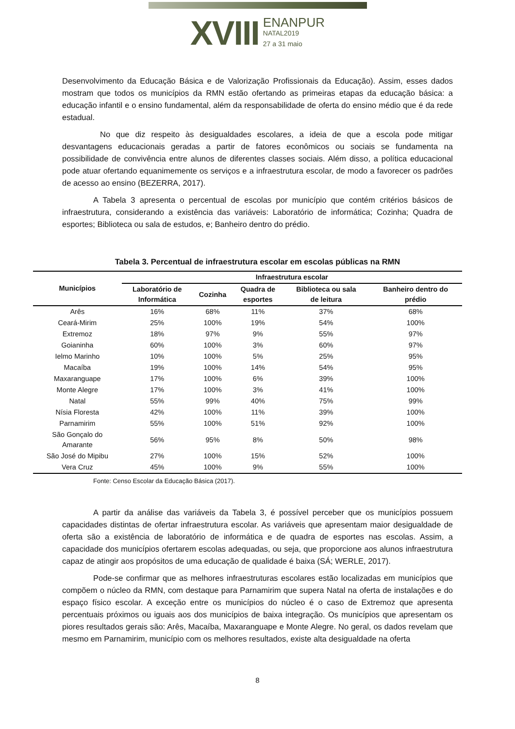XVIII
ENANPUR
NATAL2019
27 a 31 maio
Desenvolvimento da Educação Básica e de Valorização Profissionais da Educação). Assim, esses dados mostram que todos os municípios da RMN estão ofertando as primeiras etapas da educação básica: a educação infantil e o ensino fundamental, além da responsabilidade de oferta do ensino médio que é da rede estadual.
No que diz respeito às desigualdades escolares, a ideia de que a escola pode mitigar desvantagens educacionais geradas a partir de fatores econômicos ou sociais se fundamenta na possibilidade de convivência entre alunos de diferentes classes sociais. Além disso, a política educacional pode atuar ofertando equanimemente os serviços e a infraestrutura escolar, de modo a favorecer os padrões de acesso ao ensino (BEZERRA, 2017).
A Tabela 3 apresenta o percentual de escolas por município que contém critérios básicos de infraestrutura, considerando a existência das variáveis: Laboratório de informática; Cozinha; Quadra de esportes; Biblioteca ou sala de estudos, e; Banheiro dentro do prédio.
Tabela 3. Percentual de infraestrutura escolar em escolas públicas na RMN
| Municípios | Infraestrutura escolar | | | | |
| --- | --- | --- | --- | --- | --- |
| | Laboratório de Informática | Cozinha | Quadra de esportes | Biblioteca ou sala de leitura | Banheiro dentro do prédio |
| Arês | 16% | 68% | 11% | 37% | 68% |
| Ceará-Mirim | 25% | 100% | 19% | 54% | 100% |
| Extremoz | 18% | 97% | 9% | 55% | 97% |
| Goianinha | 60% | 100% | 3% | 60% | 97% |
| Ielmo Marinho | 10% | 100% | 5% | 25% | 95% |
| Macaíba | 19% | 100% | 14% | 54% | 95% |
| Maxaranguape | 17% | 100% | 6% | 39% | 100% |
| Monte Alegre | 17% | 100% | 3% | 41% | 100% |
| Natal | 55% | 99% | 40% | 75% | 99% |
| Nísia Floresta | 42% | 100% | 11% | 39% | 100% |
| Parnamirim | 55% | 100% | 51% | 92% | 100% |
| São Gonçalo do Amarante | 56% | 95% | 8% | 50% | 98% |
| São José do Mipibu | 27% | 100% | 15% | 52% | 100% |
| Vera Cruz | 45% | 100% | 9% | 55% | 100% |
Fonte: Censo Escolar da Educação Básica (2017).
A partir da análise das variáveis da Tabela 3, é possível perceber que os municípios possuem capacidades distintas de ofertar infraestrutura escolar. As variáveis que apresentam maior desigualdade de oferta são a existência de laboratório de informática e de quadra de esportes nas escolas. Assim, a capacidade dos municípios ofertarem escolas adequadas, ou seja, que proporcione aos alunos infraestrutura capaz de atingir aos propósitos de uma educação de qualidade é baixa (SÁ; WERLE, 2017).
Pode-se confirmar que as melhores infraestruturas escolares estão localizadas em municípios que compõem o núcleo da RMN, com destaque para Parnamirim que supera Natal na oferta de instalações e do espaço físico escolar. A exceção entre os municípios do núcleo é o caso de Extremoz que apresenta percentuais próximos ou iguais aos dos municípios de baixa integração. Os municípios que apresentam os piores resultados gerais são: Arês, Macaíba, Maxaranguape e Monte Alegre. No geral, os dados revelam que mesmo em Parnamirim, município com os melhores resultados, existe alta desigualdade na oferta
8